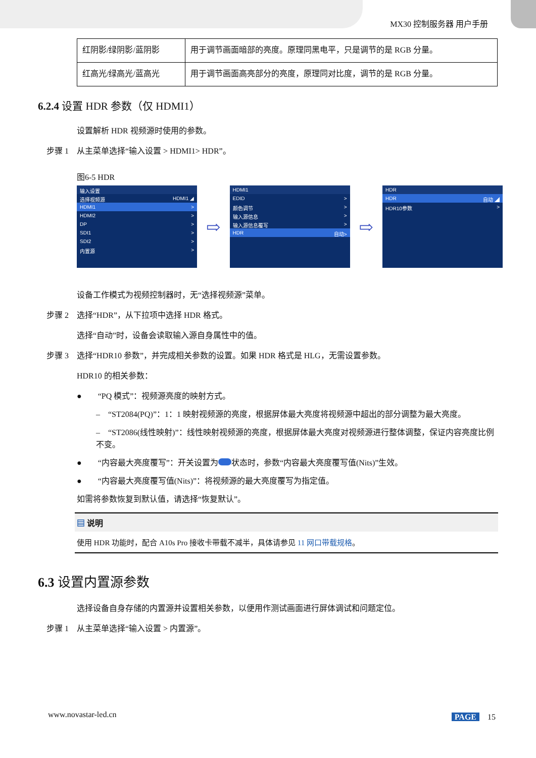MX30 控制服务器 用户手册
| 红阴影/绿阴影/蓝阴影 | 用于调节画面暗部的亮度。原理同黑电平，只是调节的是 RGB 分量。 |
| 红高光/绿高光/蓝高光 | 用于调节画面高亮部分的亮度，原理同对比度，调节的是 RGB 分量。 |
6.2.4 设置 HDR 参数（仅 HDMI1）
设置解析 HDR 视频源时使用的参数。
步骤 1　从主菜单选择“输入设置 > HDMI1> HDR”。
图6-5 HDR
输入设置
选择视频源 HDMI1 ◢
HDMI1 >
HDMI2 >
DP >
SDI1 >
SDI2 >
内置源 >
⇨
HDMI1
EDID >
颜色调节 >
输入源信息 >
输入源信息覆写 >
HDR 自动>
⇨
HDR
HDR 自动 ◢
HDR10参数 >
设备工作模式为视频控制器时，无“选择视频源”菜单。
步骤 2　选择“HDR”，从下拉项中选择 HDR 格式。
选择“自动”时，设备会读取输入源自身属性中的值。
步骤 3　选择“HDR10 参数”，并完成相关参数的设置。如果 HDR 格式是 HLG，无需设置参数。
HDR10 的相关参数：
●　　“PQ 模式”：视频源亮度的映射方式。
–　“ST2084(PQ)”：1：1 映射视频源的亮度，根据屏体最大亮度将视频源中超出的部分调整为最大亮度。
–　“ST2086(线性映射)”：线性映射视频源的亮度，根据屏体最大亮度对视频源进行整体调整，保证内容亮度比例不变。
●　　“内容最大亮度覆写”：开关设置为 状态时，参数“内容最大亮度覆写值(Nits)”生效。
●　　“内容最大亮度覆写值(Nits)”：将视频源的最大亮度覆写为指定值。
如需将参数恢复到默认值，请选择“恢复默认”。
▤ 说明
使用 HDR 功能时，配合 A10s Pro 接收卡带载不减半，具体请参见 11 网口带载规格。
6.3 设置内置源参数
选择设备自身存储的内置源并设置相关参数，以便用作测试画面进行屏体调试和问题定位。
步骤 1　从主菜单选择“输入设置 > 内置源”。
www.novastar-led.cn PAGE　15